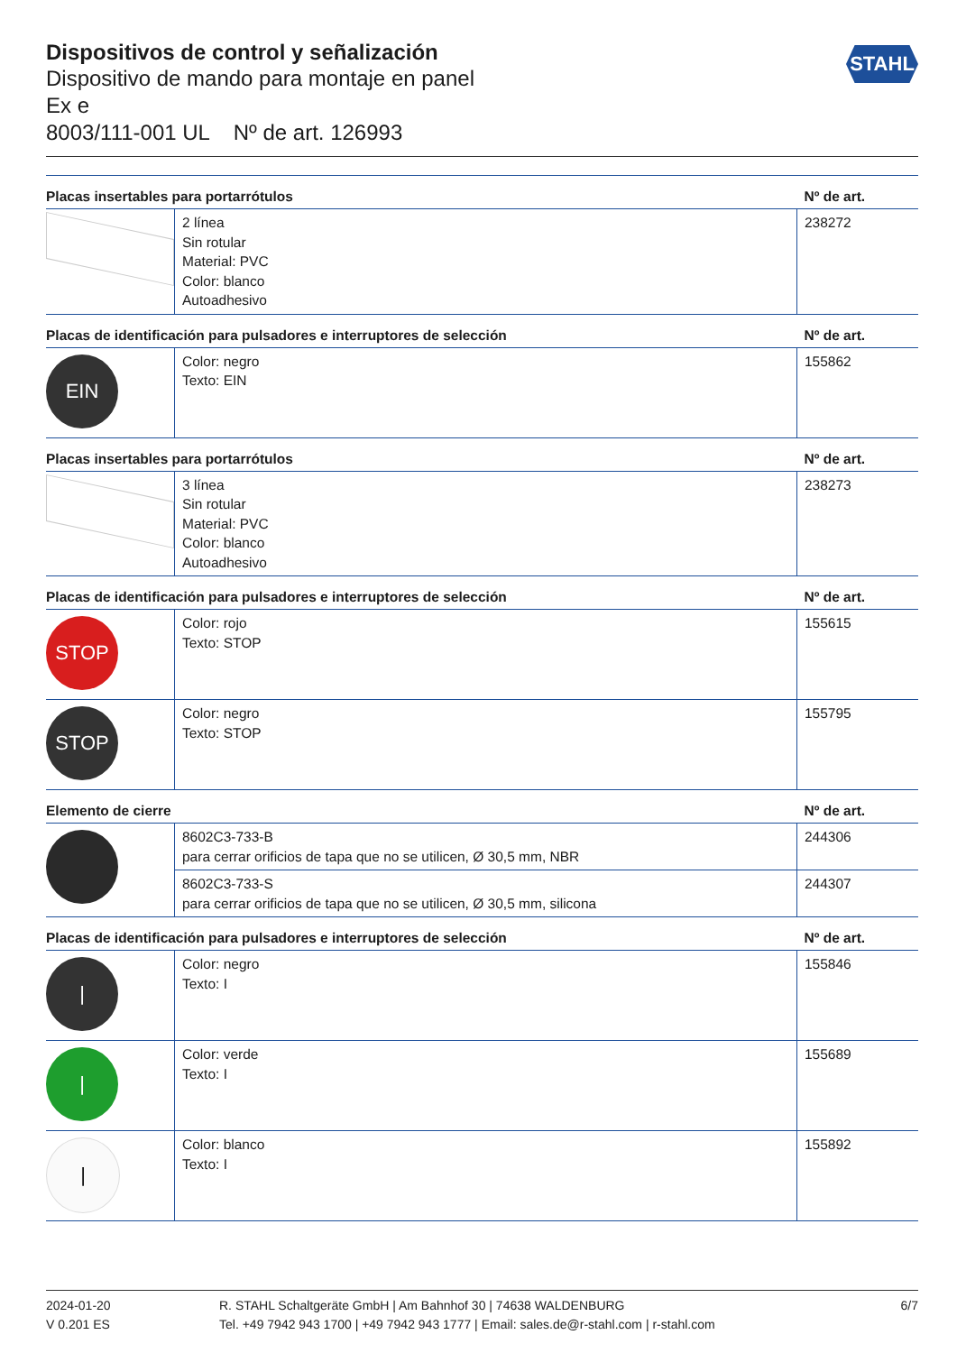STAHL
Dispositivos de control y señalización
Dispositivo de mando para montaje en panel
Ex e
8003/111-001 UL Nº de art. 126993
| Placas insertables para portarrótulos | | Nº de art. |
| --- | --- | --- |
| | 2 línea Sin rotular Material: PVC Color: blanco Autoadhesivo | 238272 |
| Placas de identificación para pulsadores e interruptores de selección | | Nº de art. |
| EIN | Color: negro Texto: EIN | 155862 |
| Placas insertables para portarrótulos | | Nº de art. |
| | 3 línea Sin rotular Material: PVC Color: blanco Autoadhesivo | 238273 |
| Placas de identificación para pulsadores e interruptores de selección | | Nº de art. |
| STOP | Color: rojo Texto: STOP | 155615 |
| STOP | Color: negro Texto: STOP | 155795 |
| Elemento de cierre | | Nº de art. |
| | 8602C3-733-B para cerrar orificios de tapa que no se utilicen, Ø 30,5 mm, NBR | 244306 |
| | 8602C3-733-S para cerrar orificios de tapa que no se utilicen, Ø 30,5 mm, silicona | 244307 |
| Placas de identificación para pulsadores e interruptores de selección | | Nº de art. |
| / | Color: negro Texto: I | 155846 |
| / | Color: verde Texto: I | 155689 |
| / | Color: blanco Texto: I | 155892 |
2024-01-20
V 0.201 ES
R. STAHL Schaltgeräte GmbH | Am Bahnhof 30 | 74638 WALDENBURG
Tel. +49 7942 943 1700 | +49 7942 943 1777 | Email: sales.de@r-stahl.com | r-stahl.com
6/7